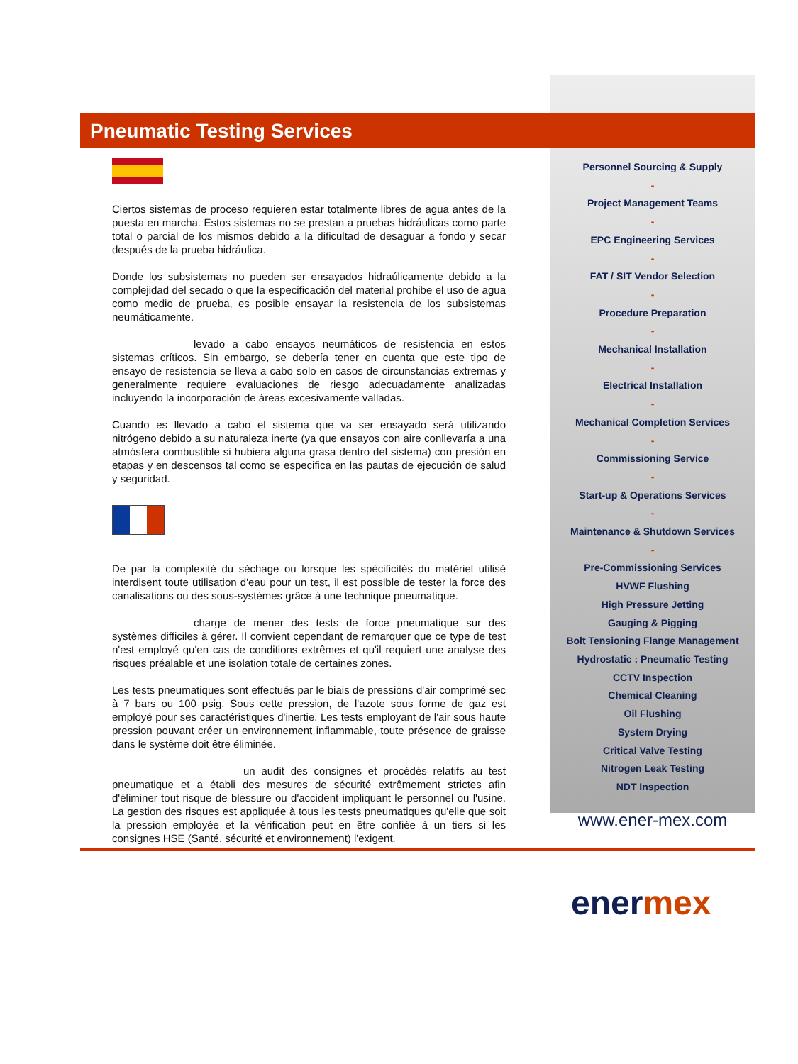Pneumatic Testing Services
Ciertos sistemas de proceso requieren estar totalmente libres de agua antes de la puesta en marcha. Estos sistemas no se prestan a pruebas hidráulicas como parte total o parcial de los mismos debido a la dificultad de desaguar a fondo y secar después de la prueba hidráulica.
Donde los subsistemas no pueden ser ensayados hidraúlicamente debido a la complejidad del secado o que la especificación del material prohibe el uso de agua como medio de prueba, es posible ensayar la resistencia de los subsistemas neumáticamente.
levado a cabo ensayos neumáticos de resistencia en estos sistemas críticos. Sin embargo, se debería tener en cuenta que este tipo de ensayo de resistencia se lleva a cabo solo en casos de circunstancias extremas y generalmente requiere evaluaciones de riesgo adecuadamente analizadas incluyendo la incorporación de áreas excesivamente valladas.
Cuando es llevado a cabo el sistema que va ser ensayado será utilizando nitrógeno debido a su naturaleza inerte (ya que ensayos con aire conllevaría a una atmósfera combustible si hubiera alguna grasa dentro del sistema) con presión en etapas y en descensos tal como se especifica en las pautas de ejecución de salud y seguridad.
De par la complexité du séchage ou lorsque les spécificités du matériel utilisé interdisent toute utilisation d'eau pour un test, il est possible de tester la force des canalisations ou des sous-systèmes grâce à une technique pneumatique.
charge de mener des tests de force pneumatique sur des systèmes difficiles à gérer. Il convient cependant de remarquer que ce type de test n'est employé qu'en cas de conditions extrêmes et qu'il requiert une analyse des risques préalable et une isolation totale de certaines zones.
Les tests pneumatiques sont effectués par le biais de pressions d'air comprimé sec à 7 bars ou 100 psig. Sous cette pression, de l'azote sous forme de gaz est employé pour ses caractéristiques d'inertie. Les tests employant de l'air sous haute pression pouvant créer un environnement inflammable, toute présence de graisse dans le système doit être éliminée.
un audit des consignes et procédés relatifs au test pneumatique et a établi des mesures de sécurité extrêmement strictes afin d'éliminer tout risque de blessure ou d'accident impliquant le personnel ou l'usine. La gestion des risques est appliquée à tous les tests pneumatiques qu'elle que soit la pression employée et la vérification peut en être confiée à un tiers si les consignes HSE (Santé, sécurité et environnement) l'exigent.
Personnel Sourcing & Supply
-
Project Management Teams
-
EPC Engineering Services
-
FAT / SIT Vendor Selection
-
Procedure Preparation
-
Mechanical Installation
-
Electrical Installation
-
Mechanical Completion Services
-
Commissioning Service
-
Start-up & Operations Services
-
Maintenance & Shutdown Services
-
Pre-Commissioning Services
HVWF Flushing
High Pressure Jetting
Gauging & Pigging
Bolt Tensioning Flange Management
Hydrostatic : Pneumatic Testing
CCTV Inspection
Chemical Cleaning
Oil Flushing
System Drying
Critical Valve Testing
Nitrogen Leak Testing
NDT Inspection
www.ener-mex.com
enermex